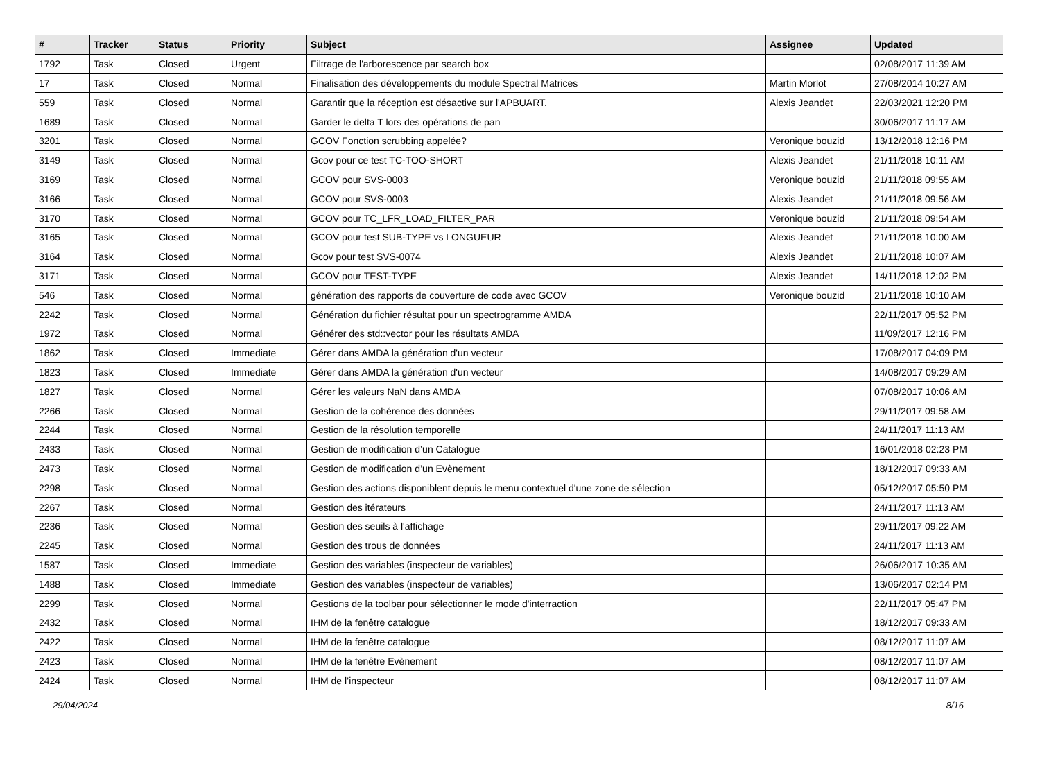| # | Tracker | Status | Priority | Subject | Assignee | Updated |
| --- | --- | --- | --- | --- | --- | --- |
| 1792 | Task | Closed | Urgent | Filtrage de l'arborescence par search box | | 02/08/2017 11:39 AM |
| 17 | Task | Closed | Normal | Finalisation des développements du module Spectral Matrices | Martin Morlot | 27/08/2014 10:27 AM |
| 559 | Task | Closed | Normal | Garantir que la réception est désactive sur l'APBUART. | Alexis Jeandet | 22/03/2021 12:20 PM |
| 1689 | Task | Closed | Normal | Garder le delta T lors des opérations de pan | | 30/06/2017 11:17 AM |
| 3201 | Task | Closed | Normal | GCOV Fonction scrubbing appelée? | Veronique bouzid | 13/12/2018 12:16 PM |
| 3149 | Task | Closed | Normal | Gcov pour ce test TC-TOO-SHORT | Alexis Jeandet | 21/11/2018 10:11 AM |
| 3169 | Task | Closed | Normal | GCOV pour SVS-0003 | Veronique bouzid | 21/11/2018 09:55 AM |
| 3166 | Task | Closed | Normal | GCOV pour SVS-0003 | Alexis Jeandet | 21/11/2018 09:56 AM |
| 3170 | Task | Closed | Normal | GCOV pour TC_LFR_LOAD_FILTER_PAR | Veronique bouzid | 21/11/2018 09:54 AM |
| 3165 | Task | Closed | Normal | GCOV pour test SUB-TYPE vs LONGUEUR | Alexis Jeandet | 21/11/2018 10:00 AM |
| 3164 | Task | Closed | Normal | Gcov pour test SVS-0074 | Alexis Jeandet | 21/11/2018 10:07 AM |
| 3171 | Task | Closed | Normal | GCOV pour TEST-TYPE | Alexis Jeandet | 14/11/2018 12:02 PM |
| 546 | Task | Closed | Normal | génération des rapports de couverture de code avec GCOV | Veronique bouzid | 21/11/2018 10:10 AM |
| 2242 | Task | Closed | Normal | Génération du fichier résultat pour un spectrogramme AMDA | | 22/11/2017 05:52 PM |
| 1972 | Task | Closed | Normal | Générer des std::vector pour les résultats AMDA | | 11/09/2017 12:16 PM |
| 1862 | Task | Closed | Immediate | Gérer dans AMDA la génération d'un vecteur | | 17/08/2017 04:09 PM |
| 1823 | Task | Closed | Immediate | Gérer dans AMDA la génération d'un vecteur | | 14/08/2017 09:29 AM |
| 1827 | Task | Closed | Normal | Gérer les valeurs NaN dans AMDA | | 07/08/2017 10:06 AM |
| 2266 | Task | Closed | Normal | Gestion de la cohérence des données | | 29/11/2017 09:58 AM |
| 2244 | Task | Closed | Normal | Gestion de la résolution temporelle | | 24/11/2017 11:13 AM |
| 2433 | Task | Closed | Normal | Gestion de modification d’un Catalogue | | 16/01/2018 02:23 PM |
| 2473 | Task | Closed | Normal | Gestion de modification d’un Evènement | | 18/12/2017 09:33 AM |
| 2298 | Task | Closed | Normal | Gestion des actions disponiblent depuis le menu contextuel d'une zone de sélection | | 05/12/2017 05:50 PM |
| 2267 | Task | Closed | Normal | Gestion des itérateurs | | 24/11/2017 11:13 AM |
| 2236 | Task | Closed | Normal | Gestion des seuils à l'affichage | | 29/11/2017 09:22 AM |
| 2245 | Task | Closed | Normal | Gestion des trous de données | | 24/11/2017 11:13 AM |
| 1587 | Task | Closed | Immediate | Gestion des variables (inspecteur de variables) | | 26/06/2017 10:35 AM |
| 1488 | Task | Closed | Immediate | Gestion des variables (inspecteur de variables) | | 13/06/2017 02:14 PM |
| 2299 | Task | Closed | Normal | Gestions de la toolbar pour sélectionner le mode d'interraction | | 22/11/2017 05:47 PM |
| 2432 | Task | Closed | Normal | IHM de la fenêtre catalogue | | 18/12/2017 09:33 AM |
| 2422 | Task | Closed | Normal | IHM de la fenêtre catalogue | | 08/12/2017 11:07 AM |
| 2423 | Task | Closed | Normal | IHM de la fenêtre Evènement | | 08/12/2017 11:07 AM |
| 2424 | Task | Closed | Normal | IHM de l’inspecteur | | 08/12/2017 11:07 AM |
29/04/2024 8/16